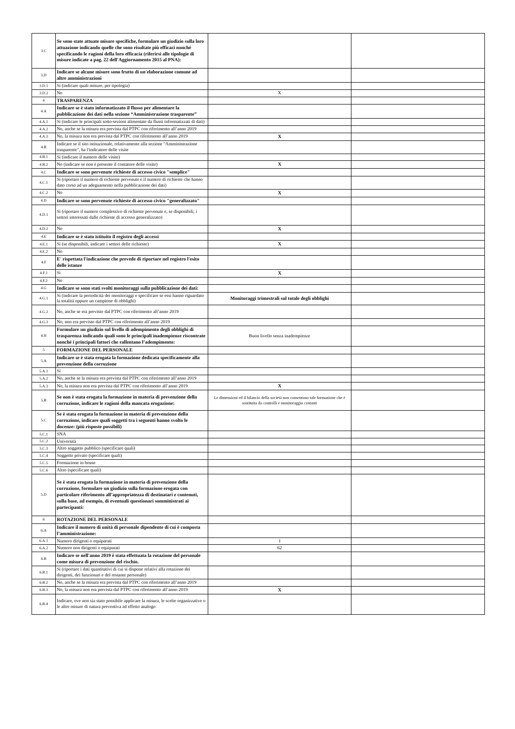| 3.C | Se sono state attuate misure specifiche, formulare un giudizio sulla loro attuazione indicando quelle che sono risultate più efficaci nonché specificando le ragioni della loro efficacia (riferirsi alle tipologie di misure indicate a pag. 22 dell'Aggiornamento 2015 al PNA): | | |
| 3.D | Indicare se alcune misure sono frutto di un'elaborazione comune ad altre amministrazioni | | |
| 3.D.1 | Sì (indicare quali misure, per tipologia) | | |
| 3.D.2 | No | X | |
| 4 | TRASPARENZA | | |
| 4.A | Indicare se è stato informatizzato il flusso per alimentare la pubblicazione dei dati nella sezione “Amministrazione trasparente” | | |
| 4.A.1 | Sì (indicare le principali sotto-sezioni alimentate da flussi informatizzati di dati) | | |
| 4.A.2 | No, anche se la misura era prevista dal PTPC con riferimento all’anno 2019 | | |
| 4.A.3 | No, la misura non era prevista dal PTPC con riferimento all’anno 2019 | X | |
| 4.B | Indicare se il sito istituzionale, relativamente alla sezione "Amministrazione trasparente", ha l'indicatore delle visite | | |
| 4.B.1 | Sì (indicare il numero delle visite) | | |
| 4.B.2 | No (indicare se non è presente il contatore delle visite) | X | |
| 4.C | Indicare se sono pervenute richieste di accesso civico "semplice" | | |
| 4.C.1 | Sì (riportare il numero di richieste pervenute e il numero di richieste che hanno dato corso ad un adeguamento nella pubblicazione dei dati) | | |
| 4.C.2 | No | X | |
| 4.D | Indicare se sono pervenute richieste di accesso civico "generalizzato" | | |
| 4.D.1 | Sì (riportare il numero complessivo di richieste pervenute e, se disponibili, i settori interessati dalle richieste di accesso generalizzato) | | |
| 4.D.2 | No | X | |
| 4.E | Indicare se è stato istituito il registro degli accessi | | |
| 4.E.1 | Sì (se disponibili, indicare i settori delle richieste) | X | |
| 4.E.2 | No | | |
| 4.F | E' rispettata l'indicazione che prevede di riportare nel registro l'esito delle istanze | | |
| 4.F.1 | Sì | X | |
| 4.F.2 | No | | |
| 4.G | Indicare se sono stati svolti monitoraggi sulla pubblicazione dei dati: | | |
| 4.G.1 | Sì (indicare la periodicità dei monitoraggi e specificare se essi hanno riguardato la totalità oppure un campione di obblighi) | Monitoraggi trimestrali sul totale degli obblighi | |
| 4.G.2 | No, anche se era previsto dal PTPC con riferimento all’anno 2019 | | |
| 4.G.3 | No, non era previsto dal PTPC con riferimento all’anno 2019 | | |
| 4.H | Formulare un giudizio sul livello di adempimento degli obblighi di trasparenza indicando quali sono le principali inadempienze riscontrate nonché i principali fattori che rallentano l’adempimento: | Buon livello senza inadempienze | |
| 5 | FORMAZIONE DEL PERSONALE | | |
| 5.A | Indicare se è stata erogata la formazione dedicata specificamente alla prevenzione della corruzione | | |
| 5.A.1 | Sì | | |
| 5.A.2 | No, anche se la misura era prevista dal PTPC con riferimento all’anno 2019 | | |
| 5.A.3 | No, la misura non era prevista dal PTPC con riferimento all’anno 2019 | X | |
| 5.B | Se non è stata erogata la formazione in materia di prevenzione della corruzione, indicare le ragioni della mancata erogazione: | Le dimensioni ed il bilancio della società non consentono tale formazione che è sostituita da controlli e monitoraggio costanti | |
| 5.C | Se è stata erogata la formazione in materia di prevenzione della corruzione, indicare quali soggetti tra i seguenti hanno svolto le docenze: (più risposte possibili) | | |
| 5.C.1 | SNA | | |
| 5.C.2 | Università | | |
| 5.C.3 | Altro soggetto pubblico (specificare quali) | | |
| 5.C.4 | Soggetto privato (specificare quali) | | |
| 5.C.5 | Formazione in house | | |
| 5.C.6 | Altro (specificare quali) | | |
| 5.D | Se è stata erogata la formazione in materia di prevenzione della corruzione, formulare un giudizio sulla formazione erogata con particolare riferimento all’appropriatezza di destinatari e contenuti, sulla base, ad esempio, di eventuali questionari somministrati ai partecipanti: | | |
| 6 | ROTAZIONE DEL PERSONALE | | |
| 6.A | Indicare il numero di unità di personale dipendente di cui è composta l’amministrazione: | | |
| 6.A.1 | Numero dirigenti o equiparati | 1 | |
| 6.A.2 | Numero non dirigenti o equiparati | 62 | |
| 6.B | Indicare se nell'anno 2019 è stata effettuata la rotazione del personale come misura di prevenzione del rischio. | | |
| 6.B.1 | Sì (riportare i dati quantitativi di cui si dispone relativi alla rotazione dei dirigenti, dei funzionari e del restante personale) | | |
| 6.B.2 | No, anche se la misura era prevista dal PTPC con riferimento all’anno 2019 | | |
| 6.B.3 | No, la misura non era prevista dal PTPC con riferimento all’anno 2019 | X | |
| 6.B.4 | Indicare, ove non sia stato possibile applicare la misura, le scelte organizzative o le altre misure di natura preventiva ad effetto analogo | | |